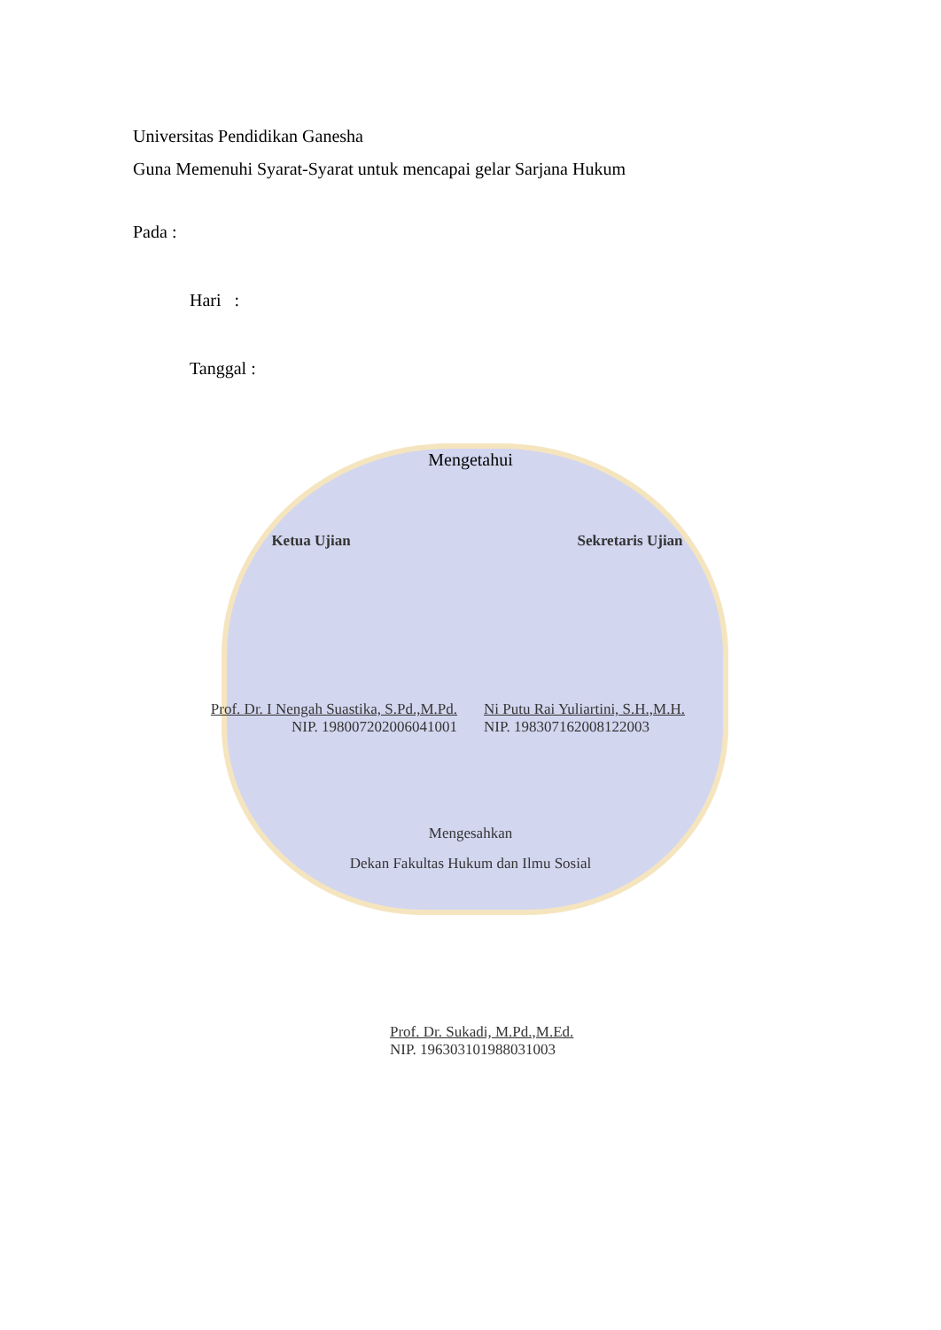Universitas Pendidikan Ganesha
Guna Memenuhi Syarat-Syarat untuk mencapai gelar Sarjana Hukum
Pada :
Hari :
Tanggal :
Mengetahui
Ketua Ujian Sekretaris Ujian
Prof. Dr. I Nengah Suastika, S.Pd.,M.Pd.
NIP. 198007202006041001
Ni Putu Rai Yuliartini, S.H.,M.H.
NIP. 198307162008122003
Mengesahkan
Dekan Fakultas Hukum dan Ilmu Sosial
Prof. Dr. Sukadi, M.Pd.,M.Ed.
NIP. 196303101988031003